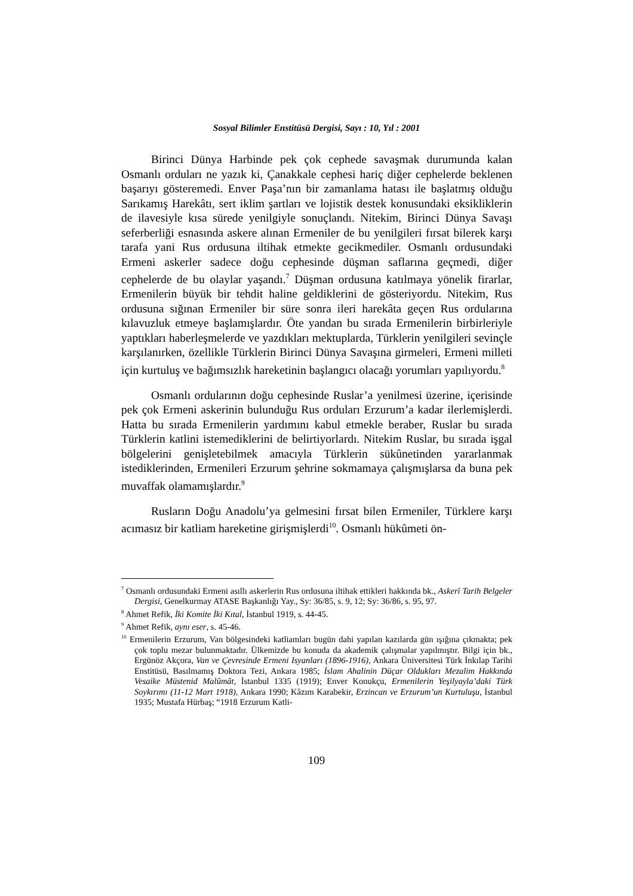Sosyal Bilimler Enstitüsü Dergisi, Sayı : 10, Yıl : 2001
Birinci Dünya Harbinde pek çok cephede savaşmak durumunda kalan Osmanlı orduları ne yazık ki, Çanakkale cephesi hariç diğer cephelerde beklenen başarıyı gösteremedi. Enver Paşa’nın bir zamanlama hatası ile başlatmış olduğu Sarıkamış Harekâtı, sert iklim şartları ve lojistik destek konusundaki eksikliklerin de ilavesiyle kısa sürede yenilgiyle sonuçlandı. Nitekim, Birinci Dünya Savaşı seferberliği esnasında askere alınan Ermeniler de bu yenilgileri fırsat bilerek karşı tarafa yani Rus ordusuna iltihak etmekte gecikmediler. Osmanlı ordusundaki Ermeni askerler sadece doğu cephesinde düşman saflarına geçmedi, diğer cephelerde de bu olaylar yaşandı.<sup>7</sup> Düşman ordusuna katılmaya yönelik firarlar, Ermenilerin büyük bir tehdit haline geldiklerini de gösteriyordu. Nitekim, Rus ordusuna sığınan Ermeniler bir süre sonra ileri harekâta geçen Rus ordularına kılavuzluk etmeye başlamışlardır. Öte yandan bu sırada Ermenilerin birbirleriyle yaptıkları haberleşmelerde ve yazdıkları mektuplarda, Türklerin yenilgileri sevinçle karşılanırken, özellikle Türklerin Birinci Dünya Savaşına girmeleri, Ermeni milleti için kurtuluş ve bağımsızlık hareketinin başlangıcı olacağı yorumları yapılıyordu.<sup>8</sup>
Osmanlı ordularının doğu cephesinde Ruslar’a yenilmesi üzerine, içerisinde pek çok Ermeni askerinin bulunduğu Rus orduları Erzurum’a kadar ilerlemişlerdi. Hatta bu sırada Ermenilerin yardımını kabul etmekle beraber, Ruslar bu sırada Türklerin katlini istemediklerini de belirtiyorlardı. Nitekim Ruslar, bu sırada işgal bölgelerini genişletebilmek amacıyla Türklerin sükûnetinden yararlanmak istediklerinden, Ermenileri Erzurum şehrine sokmamaya çalışmışlarsa da buna pek muvaffak olamamışlardır.<sup>9</sup>
Rusların Doğu Anadolu’ya gelmesini fırsat bilen Ermeniler, Türklere karşı acımasız bir katliam hareketine girişmişlerdi<sup>10</sup>. Osmanlı hükûmeti ön-
<sup>7</sup> Osmanlı ordusundaki Ermeni asıllı askerlerin Rus ordusuna iltihak ettikleri hakkında bk., Askerî Tarih Belgeler Dergisi, Genelkurmay ATASE Başkanlığı Yay., Sy: 36/85, s. 9, 12; Sy: 36/86, s. 95, 97.
<sup>8</sup> Ahmet Refik, İki Komite İki Kıtal, İstanbul 1919, s. 44-45.
<sup>9</sup> Ahmet Refik, aynı eser, s. 45-46.
<sup>10</sup> Ermenilerin Erzurum, Van bölgesindeki katliamları bugün dahi yapılan kazılarda gün ışığına çıkmakta; pek çok toplu mezar bulunmaktadır. Ülkemizde bu konuda da akademik çalışmalar yapılmıştır. Bilgi için bk., Ergünöz Akçora, Van ve Çevresinde Ermeni Isyanları (1896-1916), Ankara Üniversitesi Türk İnkılap Tarihi Enstitüsü, Basılmamış Doktora Tezi, Ankara 1985; İslam Ahalinin Düçar Oldukları Mezalim Hakkında Vesaike Müstenid Malûmât, İstanbul 1335 (1919); Enver Konukçu, Ermenilerin Yeşilyayla’daki Türk Soykırımı (11-12 Mart 1918), Ankara 1990; Kâzım Karabekir, Erzincan ve Erzurum’un Kurtuluşu, İstanbul 1935; Mustafa Hürbaş; “1918 Erzurum Katli-
109